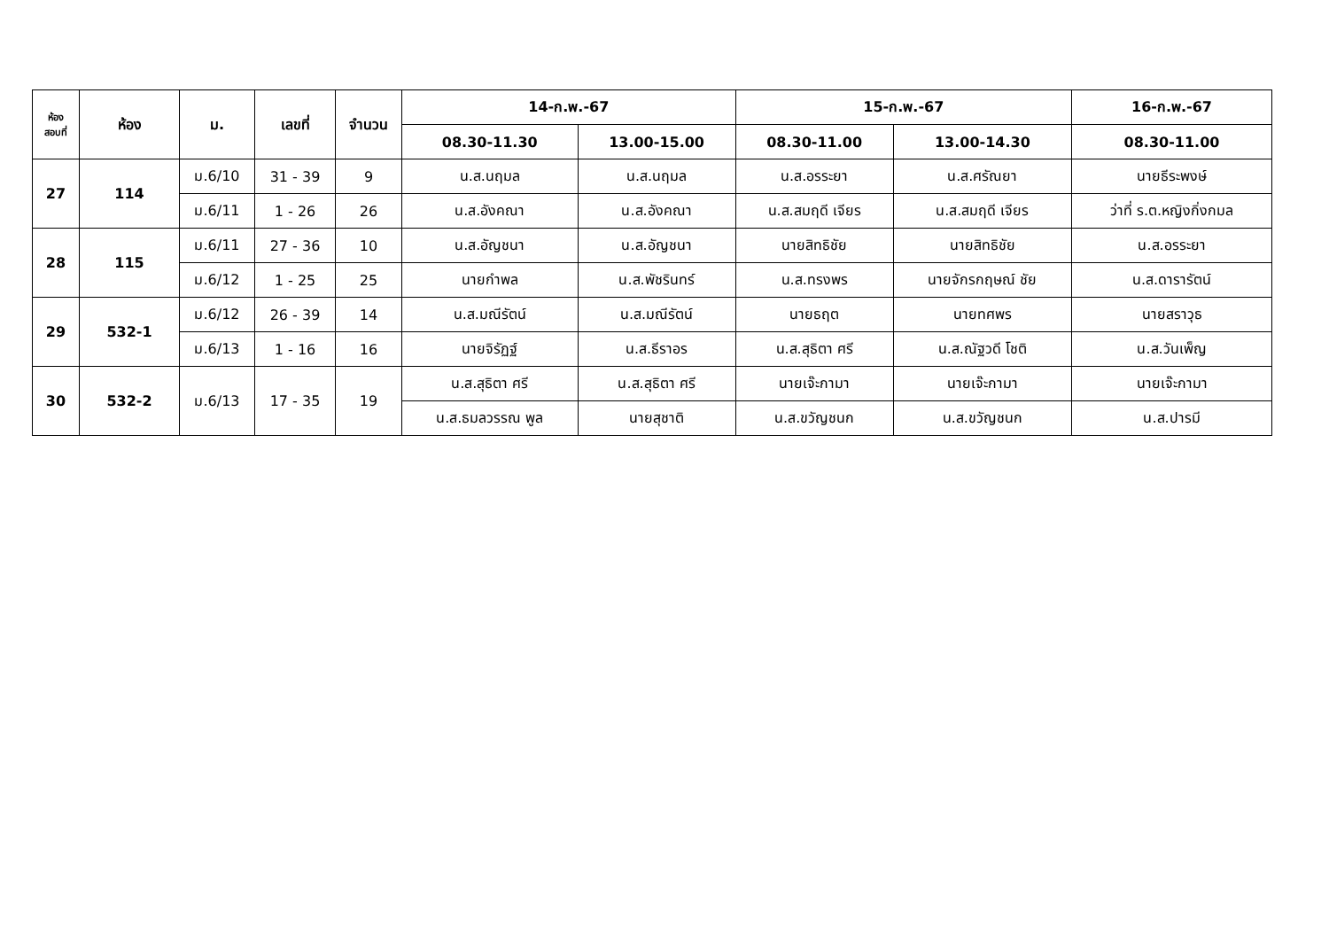| ห้อง สอบที่ | ห้อง | ม. | เลขที่ | จำนวน | 14-ก.พ.-67 | | 15-ก.พ.-67 | | 16-ก.พ.-67 |
| --- | --- | --- | --- | --- | --- | --- | --- | --- | --- |
| | | | | | 08.30-11.30 | 13.00-15.00 | 08.30-11.00 | 13.00-14.30 | 08.30-11.00 |
| 27 | 114 | ม.6/10 | 31 - 39 | 9 | น.ส.นฤมล | น.ส.นฤมล | น.ส.อรระยา | น.ส.ศรัณยา | นายธีระพงษ์ |
| | | ม.6/11 | 1 - 26 | 26 | น.ส.อังคณา | น.ส.อังคณา | น.ส.สมฤดี เจียร | น.ส.สมฤดี เจียร | ว่าที่ ร.ต.หญิงกิ่งกมล |
| 28 | 115 | ม.6/11 | 27 - 36 | 10 | น.ส.อัญชนา | น.ส.อัญชนา | นายสิทธิชัย | นายสิทธิชัย | น.ส.อรระยา |
| | | ม.6/12 | 1 - 25 | 25 | นายกำพล | น.ส.พัชรินทร์ | น.ส.ทรงพร | นายจักรกฤษณ์ ชัย | น.ส.ดารารัตน์ |
| 29 | 532-1 | ม.6/12 | 26 - 39 | 14 | น.ส.มณีรัตน์ | น.ส.มณีรัตน์ | นายธฤต | นายทศพร | นายสราวุธ |
| | | ม.6/13 | 1 - 16 | 16 | นายจิรัฏฐ์ | น.ส.ธีราอร | น.ส.สุธิตา ศรี | น.ส.ณัฐวดี โชติ | น.ส.วันเพ็ญ |
| 30 | 532-2 | ม.6/13 | 17 - 35 | 19 | น.ส.สุธิตา ศรี | น.ส.สุธิตา ศรี | นายเจ๊ะกามา | นายเจ๊ะกามา | นายเจ๊ะกามา |
| | | | | | น.ส.ธมลวรรณ พูล | นายสุชาติ | น.ส.ขวัญชนก | น.ส.ขวัญชนก | น.ส.ปารมี |